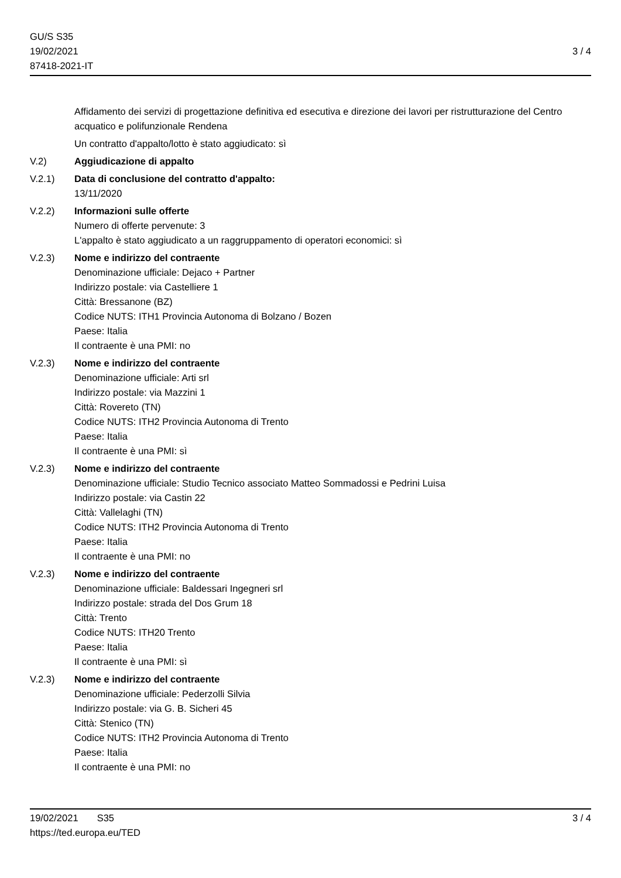GU/S S35
19/02/2021
87418-2021-IT
3 / 4
Affidamento dei servizi di progettazione definitiva ed esecutiva e direzione dei lavori per ristrutturazione del Centro acquatico e polifunzionale Rendena
Un contratto d'appalto/lotto è stato aggiudicato: sì
V.2) Aggiudicazione di appalto
V.2.1) Data di conclusione del contratto d'appalto:
13/11/2020
V.2.2) Informazioni sulle offerte
Numero di offerte pervenute: 3
L'appalto è stato aggiudicato a un raggruppamento di operatori economici: sì
V.2.3) Nome e indirizzo del contraente
Denominazione ufficiale: Dejaco + Partner
Indirizzo postale: via Castelliere 1
Città: Bressanone (BZ)
Codice NUTS: ITH1 Provincia Autonoma di Bolzano / Bozen
Paese: Italia
Il contraente è una PMI: no
V.2.3) Nome e indirizzo del contraente
Denominazione ufficiale: Arti srl
Indirizzo postale: via Mazzini 1
Città: Rovereto (TN)
Codice NUTS: ITH2 Provincia Autonoma di Trento
Paese: Italia
Il contraente è una PMI: sì
V.2.3) Nome e indirizzo del contraente
Denominazione ufficiale: Studio Tecnico associato Matteo Sommadossi e Pedrini Luisa
Indirizzo postale: via Castin 22
Città: Vallelaghi (TN)
Codice NUTS: ITH2 Provincia Autonoma di Trento
Paese: Italia
Il contraente è una PMI: no
V.2.3) Nome e indirizzo del contraente
Denominazione ufficiale: Baldessari Ingegneri srl
Indirizzo postale: strada del Dos Grum 18
Città: Trento
Codice NUTS: ITH20 Trento
Paese: Italia
Il contraente è una PMI: sì
V.2.3) Nome e indirizzo del contraente
Denominazione ufficiale: Pederzolli Silvia
Indirizzo postale: via G. B. Sicheri 45
Città: Stenico (TN)
Codice NUTS: ITH2 Provincia Autonoma di Trento
Paese: Italia
Il contraente è una PMI: no
19/02/2021 S35 3 / 4
https://ted.europa.eu/TED